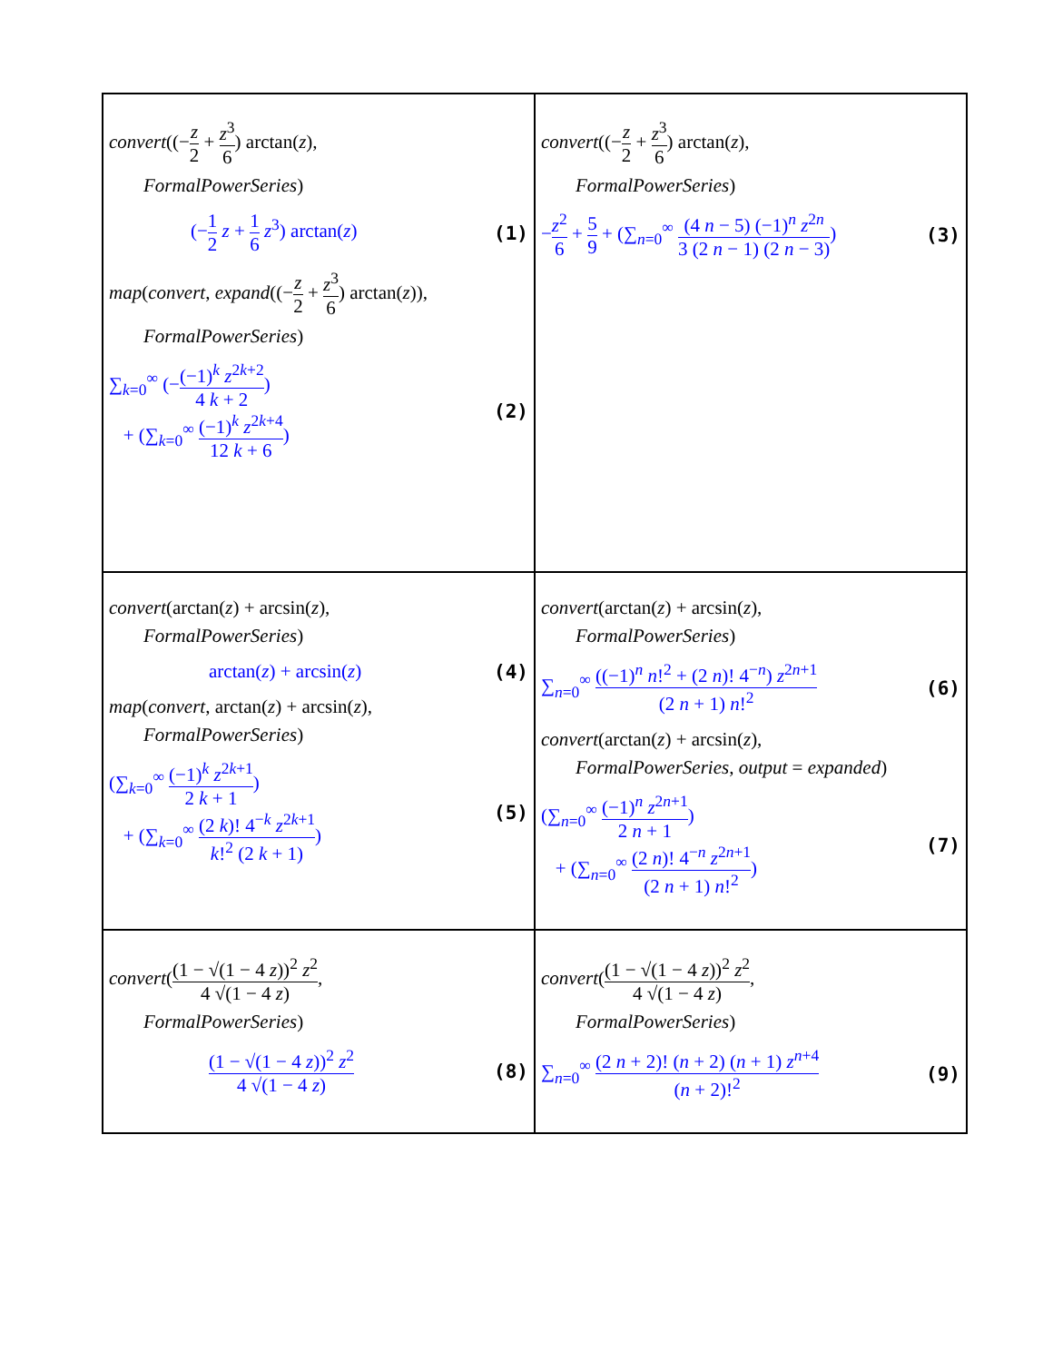| convert ((− z 2 + z<sup>3</sup> 6 ) arctan( z ), FormalPowerSeries ) (− 1 2 z + 1 6 z<sup>3</sup>) arctan( z ) (1) map ( convert , expand ((− z 2 + z<sup>3</sup> 6 ) arctan( z )), FormalPowerSeries ) ∑<sub>k=0</sub><sup>∞</sup> (− (−1)<sup>k</sup> z<sup>2k+2</sup> 4 k + 2 ) + (∑<sub>k=0</sub><sup>∞</sup> (−1)<sup>k</sup> z<sup>2k+4</sup> 12 k + 6 ) (2) | convert ((− z 2 + z<sup>3</sup> 6 ) arctan( z ), FormalPowerSeries ) − z<sup>2</sup> 6 + 5 9 + (∑<sub>n=0</sub><sup>∞</sup> (4 n − 5) (−1)<sup>n</sup> z<sup>2n</sup> 3 (2 n − 1) (2 n − 3) ) (3) |
| convert (arctan( z ) + arcsin( z ), FormalPowerSeries ) arctan( z ) + arcsin( z ) (4) map ( convert , arctan( z ) + arcsin( z ), FormalPowerSeries ) (∑<sub>k=0</sub><sup>∞</sup> (−1)<sup>k</sup> z<sup>2k+1</sup> 2 k + 1 ) + (∑<sub>k=0</sub><sup>∞</sup> (2 k )! 4<sup>−k</sup> z<sup>2k+1</sup> k !<sup>2</sup> (2 k + 1) ) (5) | convert (arctan( z ) + arcsin( z ), FormalPowerSeries ) ∑<sub>n=0</sub><sup>∞</sup> ((−1)<sup>n</sup> n !<sup>2</sup> + (2 n )! 4<sup>−n</sup>) z<sup>2n+1</sup> (2 n + 1) n !<sup>2</sup> (6) convert (arctan( z ) + arcsin( z ), FormalPowerSeries , output = expanded ) (∑<sub>n=0</sub><sup>∞</sup> (−1)<sup>n</sup> z<sup>2n+1</sup> 2 n + 1 ) + (∑<sub>n=0</sub><sup>∞</sup> (2 n )! 4<sup>−n</sup> z<sup>2n+1</sup> (2 n + 1) n !<sup>2</sup> ) (7) |
| convert ( (1 − √(1 − 4 z ))<sup>2</sup> z<sup>2</sup> 4 √(1 − 4 z ) , FormalPowerSeries ) (1 − √(1 − 4 z ))<sup>2</sup> z<sup>2</sup> 4 √(1 − 4 z ) (8) | convert ( (1 − √(1 − 4 z ))<sup>2</sup> z<sup>2</sup> 4 √(1 − 4 z ) , FormalPowerSeries ) ∑<sub>n=0</sub><sup>∞</sup> (2 n + 2)! ( n + 2) ( n + 1) z<sup>n+4</sup> ( n + 2)!<sup>2</sup> (9) |